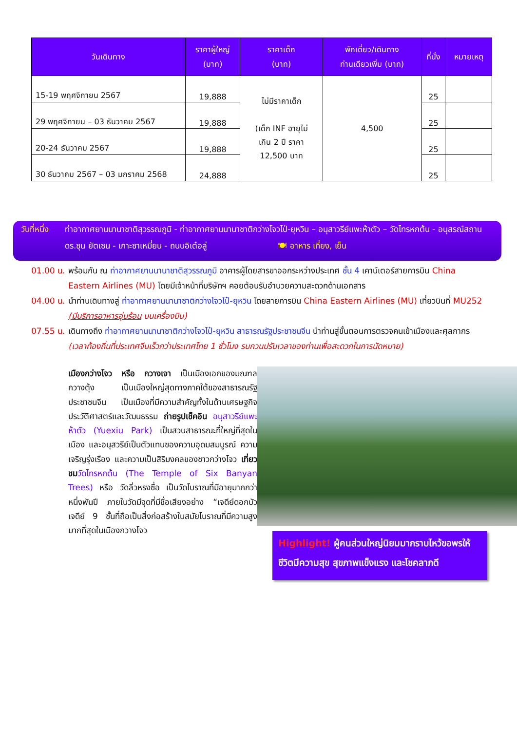| วันเดินทาง | ราคาผู้ใหญ่ (บาท) | ราคาเด็ก (บาท) | พักเดี่ยว/เดินทาง ท่านเดียวเพิ่ม (บาท) | ที่นั่ง | หมายเหตุ |
| --- | --- | --- | --- | --- | --- |
| 15-19 พฤศจิกายน 2567 | 19,888 | ไม่มีราคาเด็ก (เด็ก INF อายุไม่ เกิน 2 ปี ราคา 12,500 บาท | 4,500 | 25 | |
| 29 พฤศจิกายน – 03 ธันวาคม 2567 | 19,888 | | | 25 | |
| 20-24 ธันวาคม 2567 | 19,888 | | | 25 | |
| 30 ธันวาคม 2567 – 03 มกราคม 2568 | 24,888 | | | 25 | |
วันที่หนึ่ง
ท่าอากาศยานนานาชาติสุวรรณภูมิ - ท่าอากาศยานนานาชาติกว่างโจวไป๋-ยุหวิน – อนุสาวรีย์แพะห้าตัว – วัดไทรหกต้น - อนุสรณ์สถาน ดร.ซุน ยัตเซน - เกาะซาเหมี่ยน - ถนนอิเต๋อลู่ 🍽 อาหาร เที่ยง, เย็น
01.00 น.
พร้อมกัน ณ ท่าอากาศยานนานาชาติสุวรรณภูมิ อาคารผู้โดยสารขาออกระหว่างประเทศ ชั้น 4 เคาน์เตอร์สายการบิน China Eastern Airlines (MU) โดยมีเจ้าหน้าที่บริษัทฯ คอยต้อนรับอำนวยความสะดวกด้านเอกสาร
04.00 น.
นำท่านเดินทางสู่ ท่าอากาศยานนานาชาติกว่างโจวไป๋-ยุหวิน โดยสายการบิน China Eastern Airlines (MU) เที่ยวบินที่ MU252 (มีบริการอาหารอุ่นร้อน บนเครื่องบิน)
07.55 น.
เดินทางถึง ท่าอากาศยานนานาชาติกว่างโจวไป๋-ยุหวิน สาธารณรัฐประชาชนจีน นำท่านสู่ขั้นตอนการตรวจคนเข้าเมืองและศุลกากร (เวลาท้องถิ่นที่ประเทศจีนเร็วกว่าประเทศไทย 1 ชั่วโมง รบกวนปรับเวลาของท่านเพื่อสะดวกในการนัดหมาย)
เมืองกว่างโจว หรือ กวางเจา เป็นเมืองเอกของมณฑลกวางตุ้ง เป็นเมืองใหญ่สุดทางภาคใต้ของสาธารณรัฐประชาชนจีน เป็นเมืองที่มีความสำคัญทั้งในด้านเศรษฐกิจ ประวัติศาสตร์และวัฒนธรรม ถ่ายรูปเช็คอิน อนุสาวรีย์แพะห้าตัว (Yuexiu Park) เป็นสวนสาธารณะที่ใหญ่ที่สุดในเมือง และอนุสวรีย์เป็นตัวแทนของความอุดมสมบูรณ์ ความเจริญรุ่งเรือง และความเป็นสิริมงคลของชาวกว่างโจว เที่ยวชม วัดไทรหกต้น (The Temple of Six Banyan Trees) หรือ วัดลิ่วหรงซื่อ เป็นวัดโบราณที่มีอายุมากกว่าหนึ่งพันปี ภายในวัดมีจุดที่มีชื่อเสียงอย่าง “เจดีย์ดอกบัว เจดีย์ 9 ชั้นที่ถือเป็นสิ่งก่อสร้างในสมัยโบราณที่มีความสูงมากที่สุดในเมืองกวางโจว
Highlight! ผู้คนส่วนใหญ่นิยมมากราบไหว้ขอพรให้ชีวิตมีความสุข สุขภาพแข็งแรง และโชคลาภดี